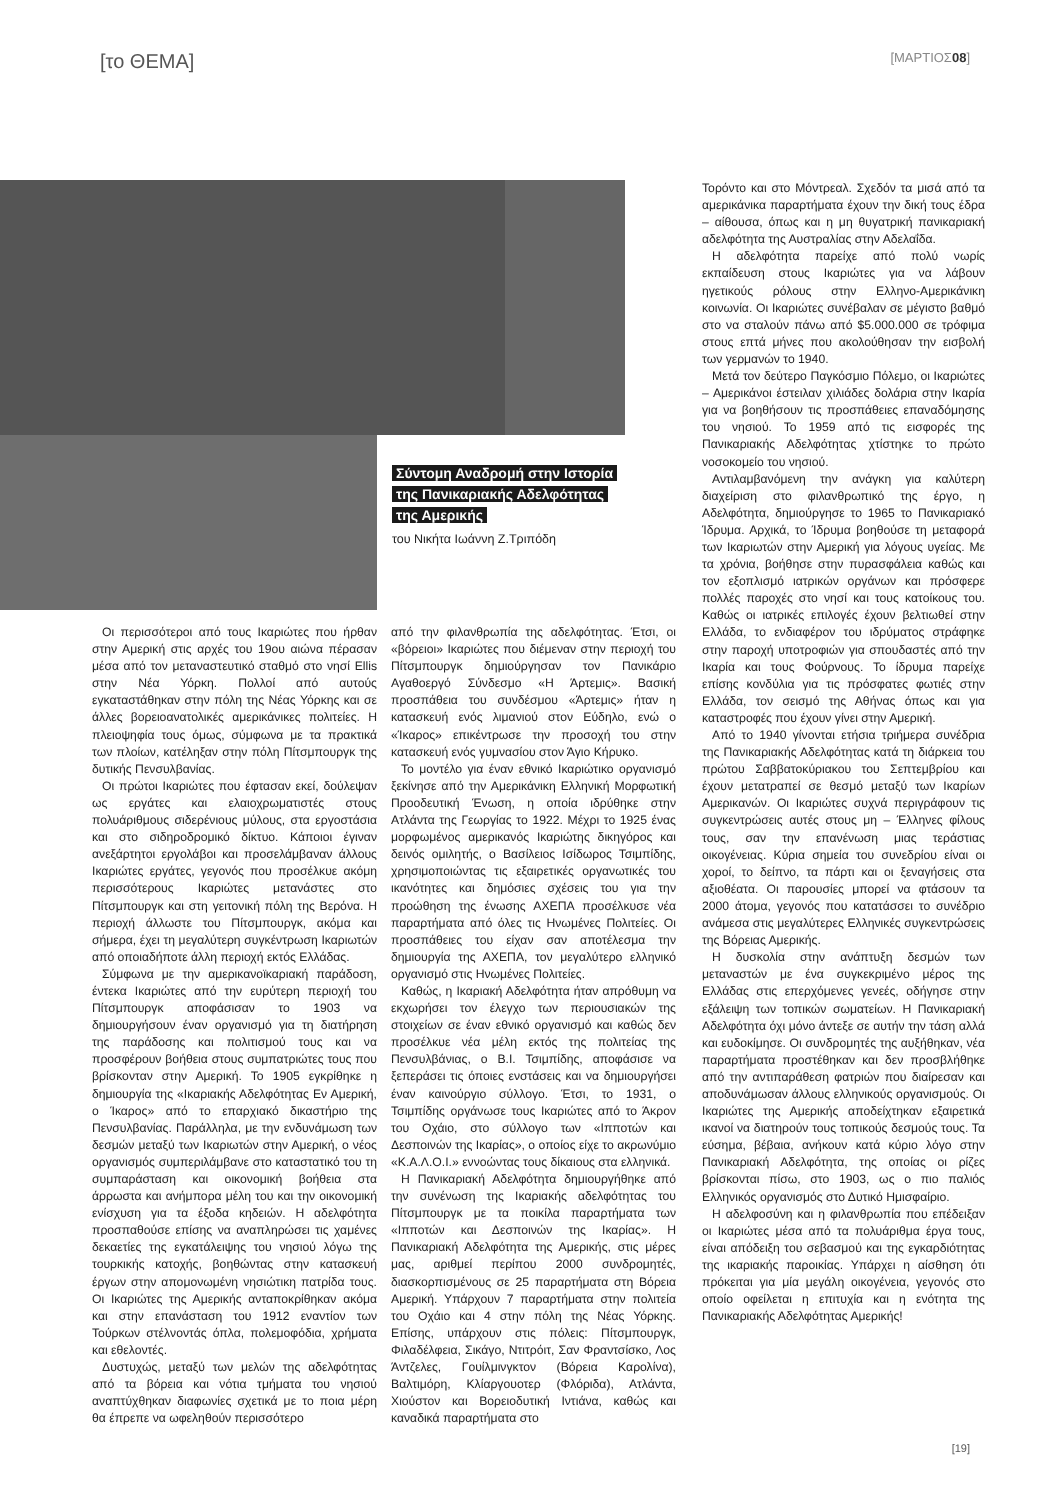[το ΘΕΜΑ]
[ΜΑΡΤΙΟΣ08]
Σύντομη Αναδρομή στην Ιστορία
της Πανικαριακής Αδελφότητας
της Αμερικής
του Νικήτα Ιωάννη Ζ.Τριπόδη
Οι περισσότεροι από τους Ικαριώτες που ήρθαν στην Αμερική στις αρχές του 19ου αιώνα πέρασαν μέσα από τον μεταναστευτικό σταθμό στο νησί Ellis στην Νέα Υόρκη. Πολλοί από αυτούς εγκαταστάθηκαν στην πόλη της Νέας Υόρκης και σε άλλες βορειοανατολικές αμερικάνικες πολιτείες. Η πλειοψηφία τους όμως, σύμφωνα με τα πρακτικά των πλοίων, κατέληξαν στην πόλη Πίτσμπουργκ της δυτικής Πενσυλβανίας.
Οι πρώτοι Ικαριώτες που έφτασαν εκεί, δούλεψαν ως εργάτες και ελαιοχρωματιστές στους πολυάριθμους σιδερένιους μύλους, στα εργοστάσια και στο σιδηροδρομικό δίκτυο. Κάποιοι έγιναν ανεξάρτητοι εργολάβοι και προσελάμβαναν άλλους Ικαριώτες εργάτες, γεγονός που προσέλκυε ακόμη περισσότερους Ικαριώτες μετανάστες στο Πίτσμπουργκ και στη γειτονική πόλη της Βερόνα. Η περιοχή άλλωστε του Πίτσμπουργκ, ακόμα και σήμερα, έχει τη μεγαλύτερη συγκέντρωση Ικαριωτών από οποιαδήποτε άλλη περιοχή εκτός Ελλάδας.
Σύμφωνα με την αμερικανοϊκαριακή παράδοση, έντεκα Ικαριώτες από την ευρύτερη περιοχή του Πίτσμπουργκ αποφάσισαν το 1903 να δημιουργήσουν έναν οργανισμό για τη διατήρηση της παράδοσης και πολιτισμού τους και να προσφέρουν βοήθεια στους συμπατριώτες τους που βρίσκονταν στην Αμερική. Το 1905 εγκρίθηκε η δημιουργία της «Ικαριακής Αδελφότητας Εν Αμερική, ο Ίκαρος» από το επαρχιακό δικαστήριο της Πενσυλβανίας. Παράλληλα, με την ενδυνάμωση των δεσμών μεταξύ των Ικαριωτών στην Αμερική, ο νέος οργανισμός συμπεριλάμβανε στο καταστατικό του τη συμπαράσταση και οικονομική βοήθεια στα άρρωστα και ανήμπορα μέλη του και την οικονομική ενίσχυση για τα έξοδα κηδειών. Η αδελφότητα προσπαθούσε επίσης να αναπληρώσει τις χαμένες δεκαετίες της εγκατάλειψης του νησιού λόγω της τουρκικής κατοχής, βοηθώντας στην κατασκευή έργων στην απομονωμένη νησιώτικη πατρίδα τους. Οι Ικαριώτες της Αμερικής ανταποκρίθηκαν ακόμα και στην επανάσταση του 1912 εναντίον των Τούρκων στέλνοντάς όπλα, πολεμοφόδια, χρήματα και εθελοντές.
Δυστυχώς, μεταξύ των μελών της αδελφότητας από τα βόρεια και νότια τμήματα του νησιού αναπτύχθηκαν διαφωνίες σχετικά με το ποια μέρη θα έπρεπε να ωφεληθούν περισσότερο
από την φιλανθρωπία της αδελφότητας. Έτσι, οι «βόρειοι» Ικαριώτες που διέμεναν στην περιοχή του Πίτσμπουργκ δημιούργησαν τον Πανικάριο Αγαθοεργό Σύνδεσμο «Η Άρτεμις». Βασική προσπάθεια του συνδέσμου «Άρτεμις» ήταν η κατασκευή ενός λιμανιού στον Εύδηλο, ενώ ο «Ίκαρος» επικέντρωσε την προσοχή του στην κατασκευή ενός γυμνασίου στον Άγιο Κήρυκο.
Το μοντέλο για έναν εθνικό Ικαριώτικο οργανισμό ξεκίνησε από την Αμερικάνικη Ελληνική Μορφωτική Προοδευτική Ένωση, η οποία ιδρύθηκε στην Ατλάντα της Γεωργίας το 1922. Μέχρι το 1925 ένας μορφωμένος αμερικανός Ικαριώτης δικηγόρος και δεινός ομιλητής, ο Βασίλειος Ισίδωρος Τσιμπίδης, χρησιμοποιώντας τις εξαιρετικές οργανωτικές του ικανότητες και δημόσιες σχέσεις του για την προώθηση της ένωσης ΑΧΕΠΑ προσέλκυσε νέα παραρτήματα από όλες τις Ηνωμένες Πολιτείες. Οι προσπάθειες του είχαν σαν αποτέλεσμα την δημιουργία της ΑΧΕΠΑ, τον μεγαλύτερο ελληνικό οργανισμό στις Ηνωμένες Πολιτείες.
Καθώς, η Ικαριακή Αδελφότητα ήταν απρόθυμη να εκχωρήσει τον έλεγχο των περιουσιακών της στοιχείων σε έναν εθνικό οργανισμό και καθώς δεν προσέλκυε νέα μέλη εκτός της πολιτείας της Πενσυλβάνιας, ο Β.Ι. Τσιμπίδης, αποφάσισε να ξεπεράσει τις όποιες ενστάσεις και να δημιουργήσει έναν καινούργιο σύλλογο. Έτσι, το 1931, ο Τσιμπίδης οργάνωσε τους Ικαριώτες από το Άκρον του Οχάιο, στο σύλλογο των «Ιπποτών και Δεσποινών της Ικαρίας», ο οποίος είχε το ακρωνύμιο «Κ.Α.Λ.Ο.Ι.» εννοώντας τους δίκαιους στα ελληνικά.
Η Πανικαριακή Αδελφότητα δημιουργήθηκε από την συνένωση της Ικαριακής αδελφότητας του Πίτσμπουργκ με τα ποικίλα παραρτήματα των «Ιπποτών και Δεσποινών της Ικαρίας». Η Πανικαριακή Αδελφότητα της Αμερικής, στις μέρες μας, αριθμεί περίπου 2000 συνδρομητές, διασκορπισμένους σε 25 παραρτήματα στη Βόρεια Αμερική. Υπάρχουν 7 παραρτήματα στην πολιτεία του Οχάιο και 4 στην πόλη της Νέας Υόρκης. Επίσης, υπάρχουν στις πόλεις: Πίτσμπουργκ, Φιλαδέλφεια, Σικάγο, Ντιτρόιτ, Σαν Φραντσίσκο, Λος Άντζελες, Γουίλμινγκτον (Βόρεια Καρολίνα), Βαλτιμόρη, Κλίαργουοτερ (Φλόριδα), Ατλάντα, Χιούστον και Βορειοδυτική Ιντιάνα, καθώς και καναδικά παραρτήματα στο
Τορόντο και στο Μόντρεαλ. Σχεδόν τα μισά από τα αμερικάνικα παραρτήματα έχουν την δική τους έδρα – αίθουσα, όπως και η μη θυγατρική πανικαριακή αδελφότητα της Αυστραλίας στην Αδελαΐδα.
Η αδελφότητα παρείχε από πολύ νωρίς εκπαίδευση στους Ικαριώτες για να λάβουν ηγετικούς ρόλους στην Ελληνο-Αμερικάνικη κοινωνία. Οι Ικαριώτες συνέβαλαν σε μέγιστο βαθμό στο να σταλούν πάνω από $5.000.000 σε τρόφιμα στους επτά μήνες που ακολούθησαν την εισβολή των γερμανών το 1940.
Μετά τον δεύτερο Παγκόσμιο Πόλεμο, οι Ικαριώτες – Αμερικάνοι έστειλαν χιλιάδες δολάρια στην Ικαρία για να βοηθήσουν τις προσπάθειες επαναδόμησης του νησιού. Το 1959 από τις εισφορές της Πανικαριακής Αδελφότητας χτίστηκε το πρώτο νοσοκομείο του νησιού.
Αντιλαμβανόμενη την ανάγκη για καλύτερη διαχείριση στο φιλανθρωπικό της έργο, η Αδελφότητα, δημιούργησε το 1965 το Πανικαριακό Ίδρυμα. Αρχικά, το Ίδρυμα βοηθούσε τη μεταφορά των Ικαριωτών στην Αμερική για λόγους υγείας. Με τα χρόνια, βοήθησε στην πυρασφάλεια καθώς και τον εξοπλισμό ιατρικών οργάνων και πρόσφερε πολλές παροχές στο νησί και τους κατοίκους του. Καθώς οι ιατρικές επιλογές έχουν βελτιωθεί στην Ελλάδα, το ενδιαφέρον του ιδρύματος στράφηκε στην παροχή υποτροφιών για σπουδαστές από την Ικαρία και τους Φούρνους. Το ίδρυμα παρείχε επίσης κονδύλια για τις πρόσφατες φωτιές στην Ελλάδα, τον σεισμό της Αθήνας όπως και για καταστροφές που έχουν γίνει στην Αμερική.
Από το 1940 γίνονται ετήσια τριήμερα συνέδρια της Πανικαριακής Αδελφότητας κατά τη διάρκεια του πρώτου Σαββατοκύριακου του Σεπτεμβρίου και έχουν μετατραπεί σε θεσμό μεταξύ των Ικαρίων Αμερικανών. Οι Ικαριώτες συχνά περιγράφουν τις συγκεντρώσεις αυτές στους μη – Έλληνες φίλους τους, σαν την επανένωση μιας τεράστιας οικογένειας. Κύρια σημεία του συνεδρίου είναι οι χοροί, το δείπνο, τα πάρτι και οι ξεναγήσεις στα αξιοθέατα. Οι παρουσίες μπορεί να φτάσουν τα 2000 άτομα, γεγονός που κατατάσσει το συνέδριο ανάμεσα στις μεγαλύτερες Ελληνικές συγκεντρώσεις της Βόρειας Αμερικής.
Η δυσκολία στην ανάπτυξη δεσμών των μεταναστών με ένα συγκεκριμένο μέρος της Ελλάδας στις επερχόμενες γενεές, οδήγησε στην εξάλειψη των τοπικών σωματείων. Η Πανικαριακή Αδελφότητα όχι μόνο άντεξε σε αυτήν την τάση αλλά και ευδοκίμησε. Οι συνδρομητές της αυξήθηκαν, νέα παραρτήματα προστέθηκαν και δεν προσβλήθηκε από την αντιπαράθεση φατριών που διαίρεσαν και αποδυνάμωσαν άλλους ελληνικούς οργανισμούς. Οι Ικαριώτες της Αμερικής αποδείχτηκαν εξαιρετικά ικανοί να διατηρούν τους τοπικούς δεσμούς τους. Τα εύσημα, βέβαια, ανήκουν κατά κύριο λόγο στην Πανικαριακή Αδελφότητα, της οποίας οι ρίζες βρίσκονται πίσω, στο 1903, ως ο πιο παλιός Ελληνικός οργανισμός στο Δυτικό Ημισφαίριο.
Η αδελφοσύνη και η φιλανθρωπία που επέδειξαν οι Ικαριώτες μέσα από τα πολυάριθμα έργα τους, είναι απόδειξη του σεβασμού και της εγκαρδιότητας της ικαριακής παροικίας. Υπάρχει η αίσθηση ότι πρόκειται για μία μεγάλη οικογένεια, γεγονός στο οποίο οφείλεται η επιτυχία και η ενότητα της Πανικαριακής Αδελφότητας Αμερικής!
[19]